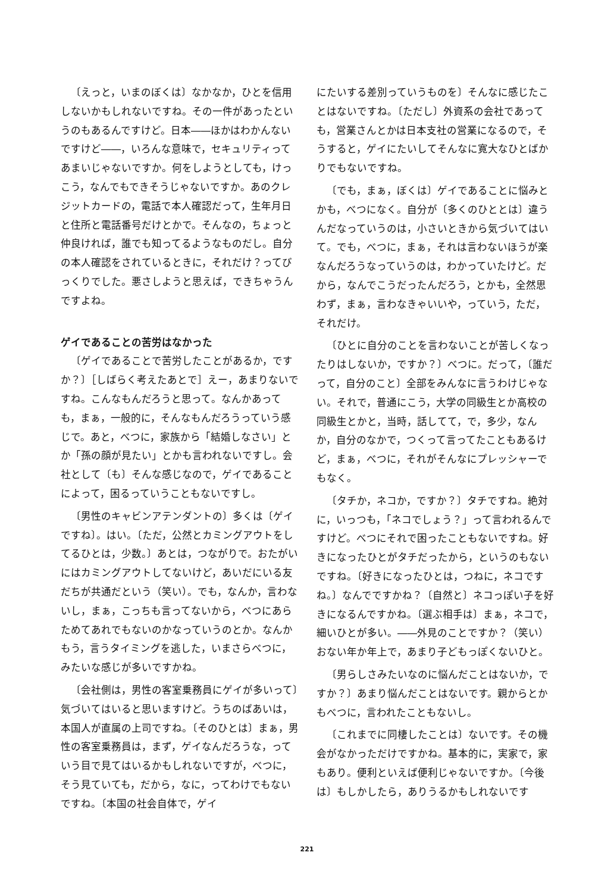〔えっと，いまのぼくは〕なかなか，ひとを信用しないかもしれないですね。その一件があったというのもあるんですけど。日本――ほかはわかんないですけど――，いろんな意味で，セキュリティってあまいじゃないですか。何をしようとしても，けっこう，なんでもできそうじゃないですか。あのクレジットカードの，電話で本人確認だって，生年月日と住所と電話番号だけとかで。そんなの，ちょっと仲良ければ，誰でも知ってるようなものだし。自分の本人確認をされているときに，それだけ？ってびっくりでした。悪さしようと思えば，できちゃうんですよね。
ゲイであることの苦労はなかった
〔ゲイであることで苦労したことがあるか，ですか？〕［しばらく考えたあとで］えー，あまりないですね。こんなもんだろうと思って。なんかあっても，まぁ，一般的に，そんなもんだろうっていう感じで。あと，べつに，家族から「結婚しなさい」とか「孫の顔が見たい」とかも言われないですし。会社として〔も〕そんな感じなので，ゲイであることによって，困るっていうこともないですし。
〔男性のキャビンアテンダントの〕多くは〔ゲイですね〕。はい。〔ただ，公然とカミングアウトをしてるひとは，少数。〕あとは，つながりで。おたがいにはカミングアウトしてないけど，あいだにいる友だちが共通だという（笑い）。でも，なんか，言わないし，まぁ，こっちも言ってないから，べつにあらためてあれでもないのかなっていうのとか。なんかもう，言うタイミングを逃した，いまさらべつに，みたいな感じが多いですかね。
〔会社側は，男性の客室乗務員にゲイが多いって〕気づいてはいると思いますけど。うちのばあいは，本国人が直属の上司ですね。〔そのひとは〕まぁ，男性の客室乗務員は，まず，ゲイなんだろうな，っていう目で見てはいるかもしれないですが，べつに，そう見ていても，だから，なに，ってわけでもないですね。〔本国の社会自体で，ゲイ
にたいする差別っていうものを〕そんなに感じたことはないですね。〔ただし〕外資系の会社であっても，営業さんとかは日本支社の営業になるので，そうすると，ゲイにたいしてそんなに寛大なひとばかりでもないですね。
〔でも，まぁ，ぼくは〕ゲイであることに悩みとかも，べつになく。自分が〔多くのひととは〕違うんだなっていうのは，小さいときから気づいてはいて。でも，べつに，まぁ，それは言わないほうが楽なんだろうなっていうのは，わかっていたけど。だから，なんでこうだったんだろう，とかも，全然思わず，まぁ，言わなきゃいいや，っていう，ただ，それだけ。
〔ひとに自分のことを言わないことが苦しくなったりはしないか，ですか？〕べつに。だって，〔誰だって，自分のこと〕全部をみんなに言うわけじゃない。それで，普通にこう，大学の同級生とか高校の同級生とかと，当時，話してて，で，多少，なんか，自分のなかで，つくって言ってたこともあるけど，まぁ，べつに，それがそんなにプレッシャーでもなく。
〔タチか，ネコか，ですか？〕タチですね。絶対に，いっつも，「ネコでしょう？」って言われるんですけど。べつにそれで困ったこともないですね。好きになったひとがタチだったから，というのもないですね。〔好きになったひとは，つねに，ネコですね。〕なんでですかね？〔自然と〕ネコっぽい子を好きになるんですかね。〔選ぶ相手は〕まぁ，ネコで，細いひとが多い。――外見のことですか？（笑い）おない年か年上で，あまり子どもっぽくないひと。
〔男らしさみたいなのに悩んだことはないか，ですか？〕あまり悩んだことはないです。親からとかもべつに，言われたこともないし。
〔これまでに同棲したことは〕ないです。その機会がなかっただけですかね。基本的に，実家で，家もあり。便利といえば便利じゃないですか。〔今後は〕もしかしたら，ありうるかもしれないです
221